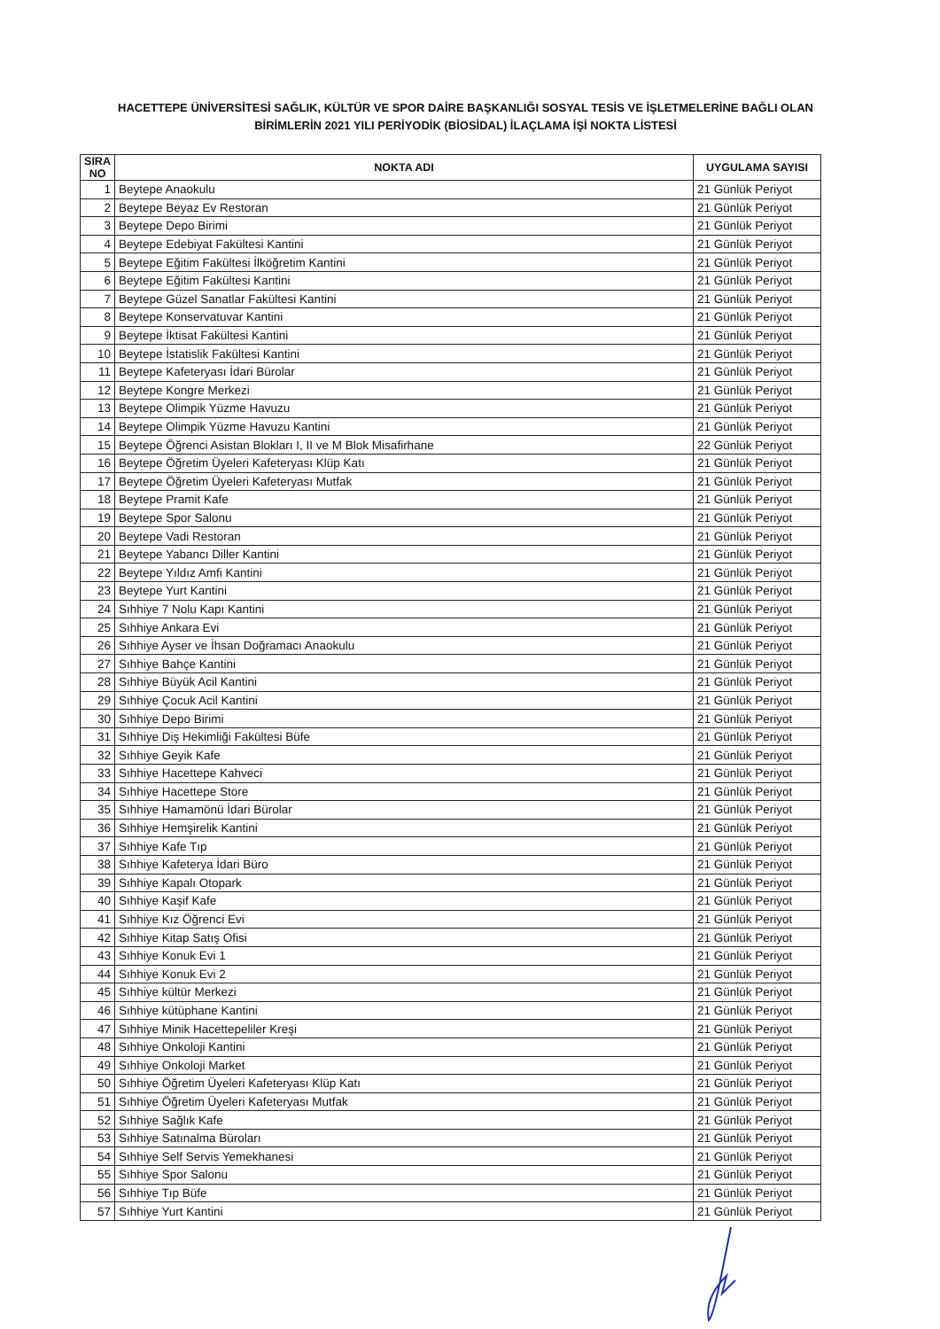HACETTEPE ÜNİVERSİTESİ SAĞLIK, KÜLTÜR VE SPOR DAİRE BAŞKANLIĞI SOSYAL TESİS VE İŞLETMELERİNE BAĞLI OLAN BİRİMLERİN 2021 YILI PERİYODİK (BİOSİDAL) İLAÇLAMA İŞİ NOKTA LİSTESİ
| SIRA NO | NOKTA ADI | UYGULAMA SAYISI |
| --- | --- | --- |
| 1 | Beytepe Anaokulu | 21 Günlük Periyot |
| 2 | Beytepe Beyaz Ev Restoran | 21 Günlük Periyot |
| 3 | Beytepe Depo Birimi | 21 Günlük Periyot |
| 4 | Beytepe Edebiyat Fakültesi Kantini | 21 Günlük Periyot |
| 5 | Beytepe Eğitim Fakültesi İlköğretim Kantini | 21 Günlük Periyot |
| 6 | Beytepe Eğitim Fakültesi Kantini | 21 Günlük Periyot |
| 7 | Beytepe Güzel Sanatlar Fakültesi Kantini | 21 Günlük Periyot |
| 8 | Beytepe Konservatuvar Kantini | 21 Günlük Periyot |
| 9 | Beytepe İktisat Fakültesi Kantini | 21 Günlük Periyot |
| 10 | Beytepe İstatislik Fakültesi Kantini | 21 Günlük Periyot |
| 11 | Beytepe Kafeteryası İdari Bürolar | 21 Günlük Periyot |
| 12 | Beytepe Kongre Merkezi | 21 Günlük Periyot |
| 13 | Beytepe Olimpik Yüzme Havuzu | 21 Günlük Periyot |
| 14 | Beytepe Olimpik Yüzme Havuzu Kantini | 21 Günlük Periyot |
| 15 | Beytepe Öğrenci Asistan Blokları I, II ve M Blok Misafirhane | 22 Günlük Periyot |
| 16 | Beytepe Öğretim Üyeleri Kafeteryası Klüp Katı | 21 Günlük Periyot |
| 17 | Beytepe Öğretim Üyeleri Kafeteryası Mutfak | 21 Günlük Periyot |
| 18 | Beytepe Pramit Kafe | 21 Günlük Periyot |
| 19 | Beytepe Spor Salonu | 21 Günlük Periyot |
| 20 | Beytepe Vadi Restoran | 21 Günlük Periyot |
| 21 | Beytepe Yabancı Diller Kantini | 21 Günlük Periyot |
| 22 | Beytepe Yıldız Amfi Kantini | 21 Günlük Periyot |
| 23 | Beytepe Yurt Kantini | 21 Günlük Periyot |
| 24 | Sıhhiye 7 Nolu Kapı Kantini | 21 Günlük Periyot |
| 25 | Sıhhiye Ankara Evi | 21 Günlük Periyot |
| 26 | Sıhhiye Ayser ve İhsan Doğramacı Anaokulu | 21 Günlük Periyot |
| 27 | Sıhhiye Bahçe Kantini | 21 Günlük Periyot |
| 28 | Sıhhiye Büyük Acil Kantini | 21 Günlük Periyot |
| 29 | Sıhhiye Çocuk Acil Kantini | 21 Günlük Periyot |
| 30 | Sıhhiye Depo Birimi | 21 Günlük Periyot |
| 31 | Sıhhiye Diş Hekimliği Fakültesi Büfe | 21 Günlük Periyot |
| 32 | Sıhhiye Geyik Kafe | 21 Günlük Periyot |
| 33 | Sıhhiye Hacettepe Kahveci | 21 Günlük Periyot |
| 34 | Sıhhiye Hacettepe Store | 21 Günlük Periyot |
| 35 | Sıhhiye Hamamönü İdari Bürolar | 21 Günlük Periyot |
| 36 | Sıhhiye Hemşirelik Kantini | 21 Günlük Periyot |
| 37 | Sıhhiye Kafe Tıp | 21 Günlük Periyot |
| 38 | Sıhhiye Kafeterya İdari Büro | 21 Günlük Periyot |
| 39 | Sıhhiye Kapalı Otopark | 21 Günlük Periyot |
| 40 | Sıhhiye Kaşif Kafe | 21 Günlük Periyot |
| 41 | Sıhhiye Kız Öğrenci Evi | 21 Günlük Periyot |
| 42 | Sıhhiye Kitap Satış Ofisi | 21 Günlük Periyot |
| 43 | Sıhhiye Konuk Evi 1 | 21 Günlük Periyot |
| 44 | Sıhhiye Konuk Evi 2 | 21 Günlük Periyot |
| 45 | Sıhhiye kültür Merkezi | 21 Günlük Periyot |
| 46 | Sıhhiye kütüphane Kantini | 21 Günlük Periyot |
| 47 | Sıhhiye Minik Hacettepeliler Kreşi | 21 Günlük Periyot |
| 48 | Sıhhiye Onkoloji Kantini | 21 Günlük Periyot |
| 49 | Sıhhiye Onkoloji Market | 21 Günlük Periyot |
| 50 | Sıhhiye Öğretim Üyeleri Kafeteryası Klüp Katı | 21 Günlük Periyot |
| 51 | Sıhhiye Öğretim Üyeleri Kafeteryası Mutfak | 21 Günlük Periyot |
| 52 | Sıhhiye Sağlık Kafe | 21 Günlük Periyot |
| 53 | Sıhhiye Satınalma Büroları | 21 Günlük Periyot |
| 54 | Sıhhiye Self Servis Yemekhanesi | 21 Günlük Periyot |
| 55 | Sıhhiye Spor Salonu | 21 Günlük Periyot |
| 56 | Sıhhiye Tıp Büfe | 21 Günlük Periyot |
| 57 | Sıhhiye Yurt Kantini | 21 Günlük Periyot |